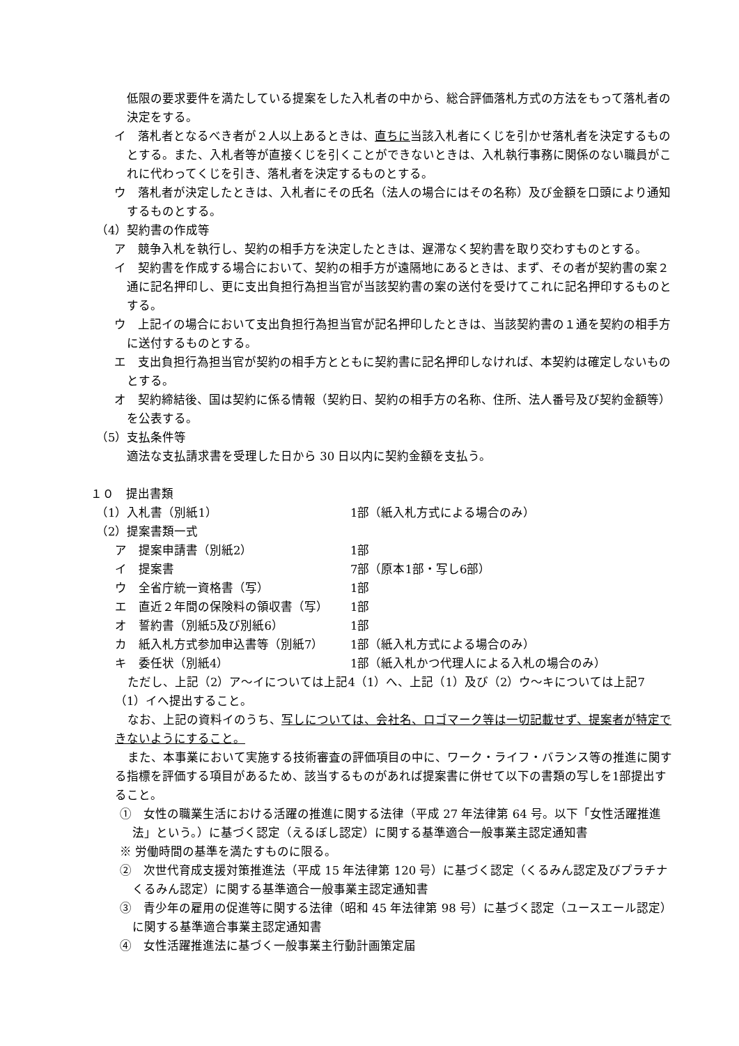低限の要求要件を満たしている提案をした入札者の中から、総合評価落札方式の方法をもって落札者の決定をする。
イ　落札者となるべき者が２人以上あるときは、直ちに当該入札者にくじを引かせ落札者を決定するものとする。また、入札者等が直接くじを引くことができないときは、入札執行事務に関係のない職員がこれに代わってくじを引き、落札者を決定するものとする。
ウ　落札者が決定したときは、入札者にその氏名（法人の場合にはその名称）及び金額を口頭により通知するものとする。
（4）契約書の作成等
ア　競争入札を執行し、契約の相手方を決定したときは、遅滞なく契約書を取り交わすものとする。
イ　契約書を作成する場合において、契約の相手方が遠隔地にあるときは、まず、その者が契約書の案２通に記名押印し、更に支出負担行為担当官が当該契約書の案の送付を受けてこれに記名押印するものとする。
ウ　上記イの場合において支出負担行為担当官が記名押印したときは、当該契約書の１通を契約の相手方に送付するものとする。
エ　支出負担行為担当官が契約の相手方とともに契約書に記名押印しなければ、本契約は確定しないものとする。
オ　契約締結後、国は契約に係る情報（契約日、契約の相手方の名称、住所、法人番号及び契約金額等）を公表する。
（5）支払条件等
適法な支払請求書を受理した日から 30 日以内に契約金額を支払う。
１０　提出書類
（1）入札書（別紙1） 1部（紙入札方式による場合のみ）
（2）提案書類一式
ア　提案申請書（別紙2） 1部
イ　提案書 7部（原本1部・写し6部）
ウ　全省庁統一資格書（写） 1部
エ　直近２年間の保険料の領収書（写） 1部
オ　誓約書（別紙5及び別紙6） 1部
カ　紙入札方式参加申込書等（別紙7） 1部（紙入札方式による場合のみ）
キ　委任状（別紙4） 1部（紙入札かつ代理人による入札の場合のみ）
ただし、上記（2）ア～イについては上記4（1）へ、上記（1）及び（2）ウ～キについては上記7（1）イへ提出すること。
なお、上記の資料イのうち、写しについては、会社名、ロゴマーク等は一切記載せず、提案者が特定できないようにすること。
また、本事業において実施する技術審査の評価項目の中に、ワーク・ライフ・バランス等の推進に関する指標を評価する項目があるため、該当するものがあれば提案書に併せて以下の書類の写しを1部提出すること。
①　女性の職業生活における活躍の推進に関する法律（平成 27 年法律第 64 号。以下「女性活躍推進法」という。）に基づく認定（えるぼし認定）に関する基準適合一般事業主認定通知書
※ 労働時間の基準を満たすものに限る。
②　次世代育成支援対策推進法（平成 15 年法律第 120 号）に基づく認定（くるみん認定及びプラチナくるみん認定）に関する基準適合一般事業主認定通知書
③　青少年の雇用の促進等に関する法律（昭和 45 年法律第 98 号）に基づく認定（ユースエール認定）に関する基準適合事業主認定通知書
④　女性活躍推進法に基づく一般事業主行動計画策定届